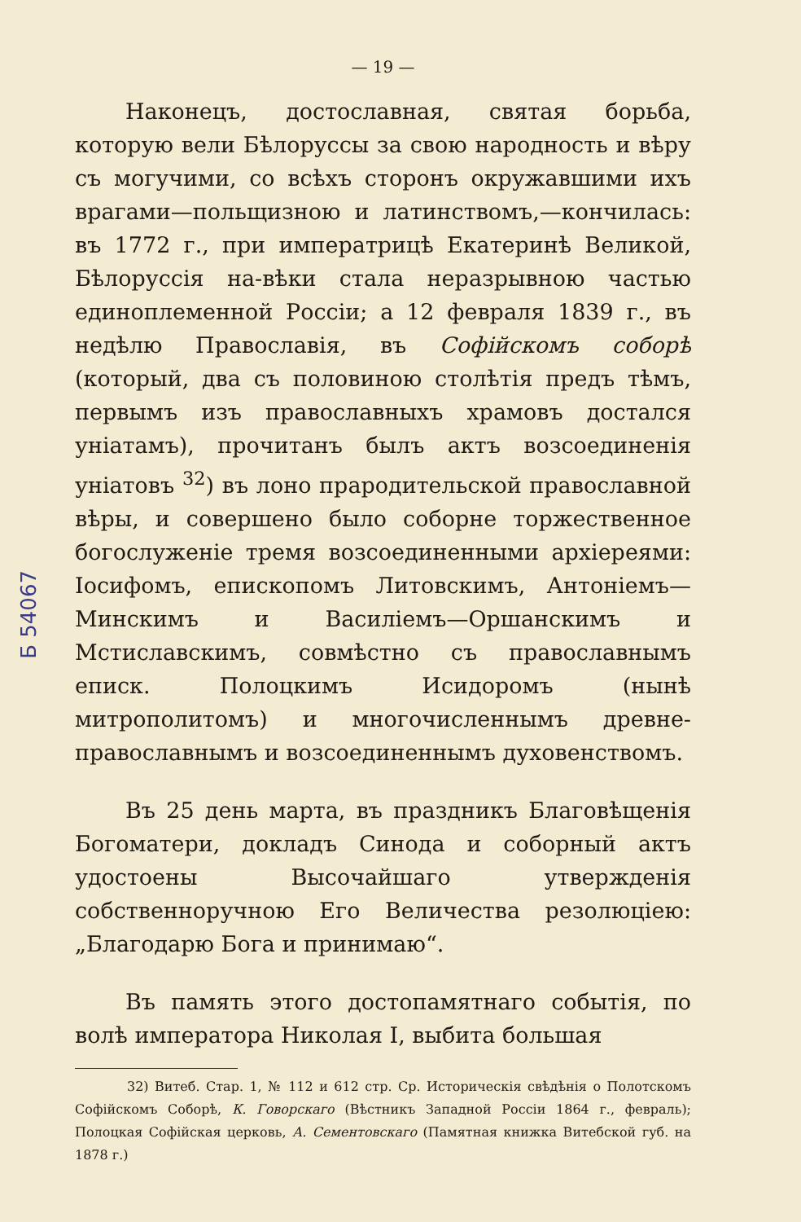Б 54067
— 19 —
Наконецъ, достославная, святая борьба, которую вели Бѣлоруссы за свою народность и вѣру съ могучими, со всѣхъ сторонъ окружавшими ихъ врагами—польщизною и латинствомъ,—кончилась: въ 1772 г., при императрицѣ Екатеринѣ Великой, Бѣлоруссія на-вѣки стала неразрывною частью единоплеменной Россіи; а 12 февраля 1839 г., въ недѣлю Православія, въ Софійскомъ соборѣ (который, два съ половиною столѣтія предъ тѣмъ, первымъ изъ православныхъ храмовъ достался уніатамъ), прочитанъ былъ актъ возсоединенія уніатовъ <sup>32</sup>) въ лоно прародительской православной вѣры, и совершено было соборне торжественное богослуженіе тремя возсоединенными архіереями: Іосифомъ, епископомъ Литовскимъ, Антоніемъ—Минскимъ и Василіемъ—Оршанскимъ и Мстиславскимъ, совмѣстно съ православнымъ еписк. Полоцкимъ Исидоромъ (нынѣ митрополитомъ) и многочисленнымъ древне-православнымъ и возсоединеннымъ духовенствомъ.
Въ 25 день марта, въ праздникъ Благовѣщенія Богоматери, докладъ Синода и соборный актъ удостоены Высочайшаго утвержденія собственноручною Его Величества резолюціею: „Благодарю Бога и принимаю“.
Въ память этого достопамятнаго событія, по волѣ императора Николая I, выбита большая
32) Витеб. Стар. 1, № 112 и 612 стр. Ср. Историческія свѣдѣнія о Полотскомъ Софійскомъ Соборѣ, К. Говорскаго (Вѣстникъ Западной Россіи 1864 г., февраль); Полоцкая Софійская церковь, А. Сементовскаго (Памятная книжка Витебской губ. на 1878 г.)